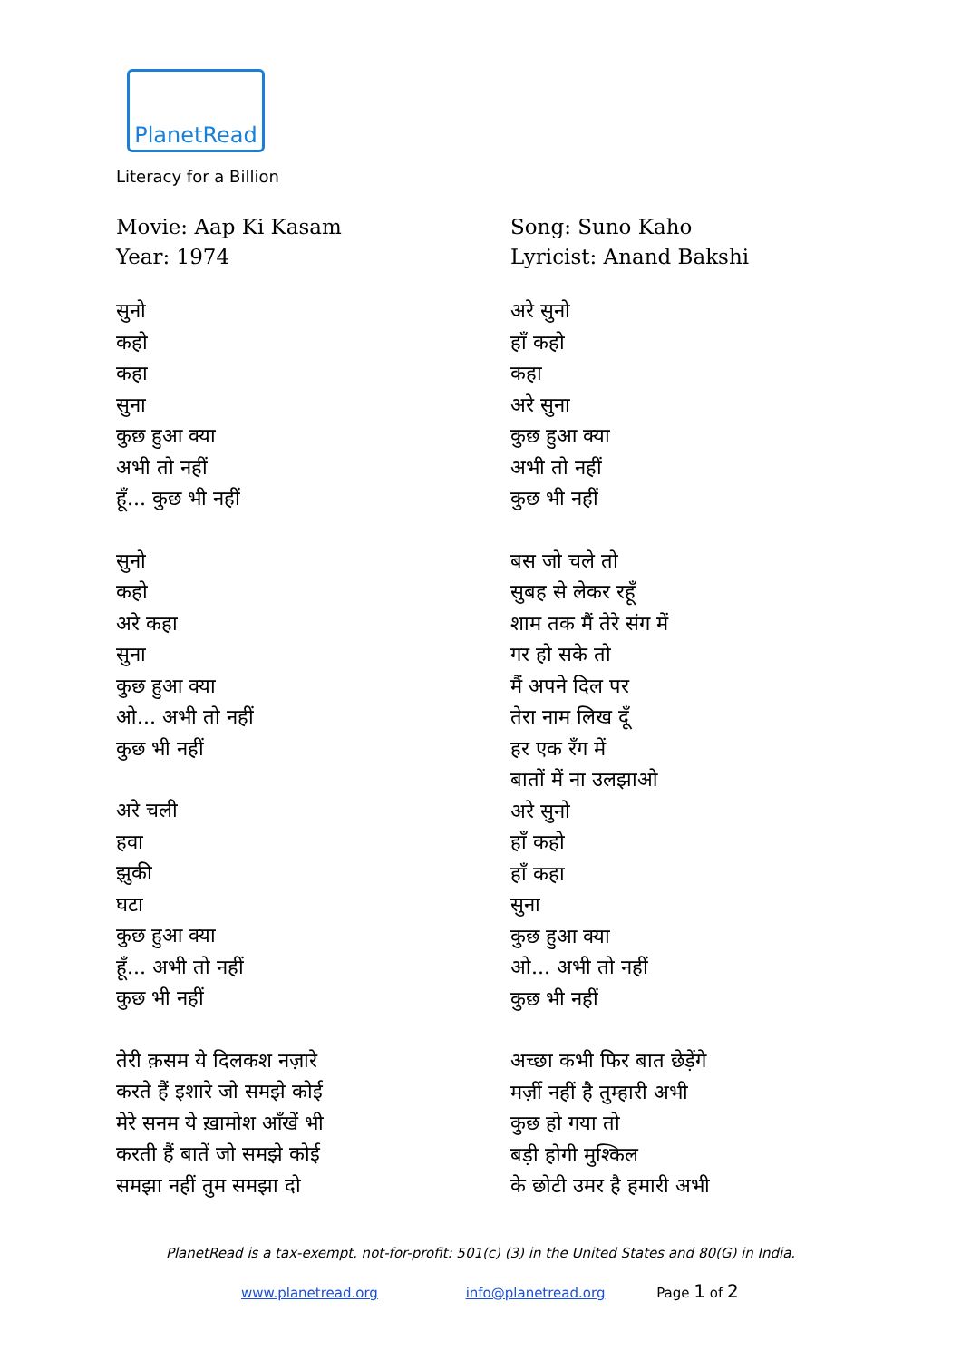PlanetRead
Literacy for a Billion
Movie: Aap Ki Kasam
Year: 1974
सुनो
कहो
कहा
सुना
कुछ हुआ क्या
अभी तो नहीं
हूँ... कुछ भी नहीं
सुनो
कहो
अरे कहा
सुना
कुछ हुआ क्या
ओ... अभी तो नहीं
कुछ भी नहीं
अरे चली
हवा
झुकी
घटा
कुछ हुआ क्या
हूँ... अभी तो नहीं
कुछ भी नहीं
तेरी क़सम ये दिलकश नज़ारे
करते हैं इशारे जो समझे कोई
मेरे सनम ये ख़ामोश आँखें भी
करती हैं बातें जो समझे कोई
समझा नहीं तुम समझा दो
Song: Suno Kaho
Lyricist: Anand Bakshi
अरे सुनो
हाँ कहो
कहा
अरे सुना
कुछ हुआ क्या
अभी तो नहीं
कुछ भी नहीं
बस जो चले तो
सुबह से लेकर रहूँ
शाम तक मैं तेरे संग में
गर हो सके तो
मैं अपने दिल पर
तेरा नाम लिख दूँ
हर एक रँग में
बातों में ना उलझाओ
अरे सुनो
हाँ कहो
हाँ कहा
सुना
कुछ हुआ क्या
ओ... अभी तो नहीं
कुछ भी नहीं
अच्छा कभी फिर बात छेड़ेंगे
मर्ज़ी नहीं है तुम्हारी अभी
कुछ हो गया तो
बड़ी होगी मुश्किल
के छोटी उमर है हमारी अभी
PlanetRead is a tax-exempt, not-for-profit: 501(c) (3) in the United States and 80(G) in India.
www.planetread.org info@planetread.org Page 1 of 2